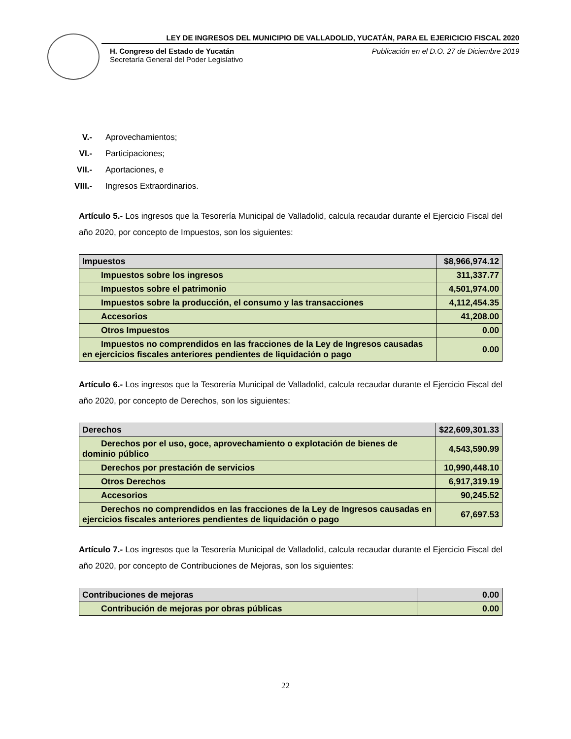LEY DE INGRESOS DEL MUNICIPIO DE VALLADOLID, YUCATÁN, PARA EL EJERICICIO FISCAL 2020
H. Congreso del Estado de Yucatán
Secretaría General del Poder Legislativo
Publicación en el D.O. 27 de Diciembre 2019
V.- Aprovechamientos;
VI.- Participaciones;
VII.- Aportaciones, e
VIII.- Ingresos Extraordinarios.
Artículo 5.- Los ingresos que la Tesorería Municipal de Valladolid, calcula recaudar durante el Ejercicio Fiscal del año 2020, por concepto de Impuestos, son los siguientes:
| Impuestos | $8,966,974.12 |
| Impuestos sobre los ingresos | 311,337.77 |
| Impuestos sobre el patrimonio | 4,501,974.00 |
| Impuestos sobre la producción, el consumo y las transacciones | 4,112,454.35 |
| Accesorios | 41,208.00 |
| Otros Impuestos | 0.00 |
| Impuestos no comprendidos en las fracciones de la Ley de Ingresos causadas en ejercicios fiscales anteriores pendientes de liquidación o pago | 0.00 |
Artículo 6.- Los ingresos que la Tesorería Municipal de Valladolid, calcula recaudar durante el Ejercicio Fiscal del año 2020, por concepto de Derechos, son los siguientes:
| Derechos | $22,609,301.33 |
| Derechos por el uso, goce, aprovechamiento o explotación de bienes de dominio público | 4,543,590.99 |
| Derechos por prestación de servicios | 10,990,448.10 |
| Otros Derechos | 6,917,319.19 |
| Accesorios | 90,245.52 |
| Derechos no comprendidos en las fracciones de la Ley de Ingresos causadas en ejercicios fiscales anteriores pendientes de liquidación o pago | 67,697.53 |
Artículo 7.- Los ingresos que la Tesorería Municipal de Valladolid, calcula recaudar durante el Ejercicio Fiscal del año 2020, por concepto de Contribuciones de Mejoras, son los siguientes:
| Contribuciones de mejoras | 0.00 |
| Contribución de mejoras por obras públicas | 0.00 |
22